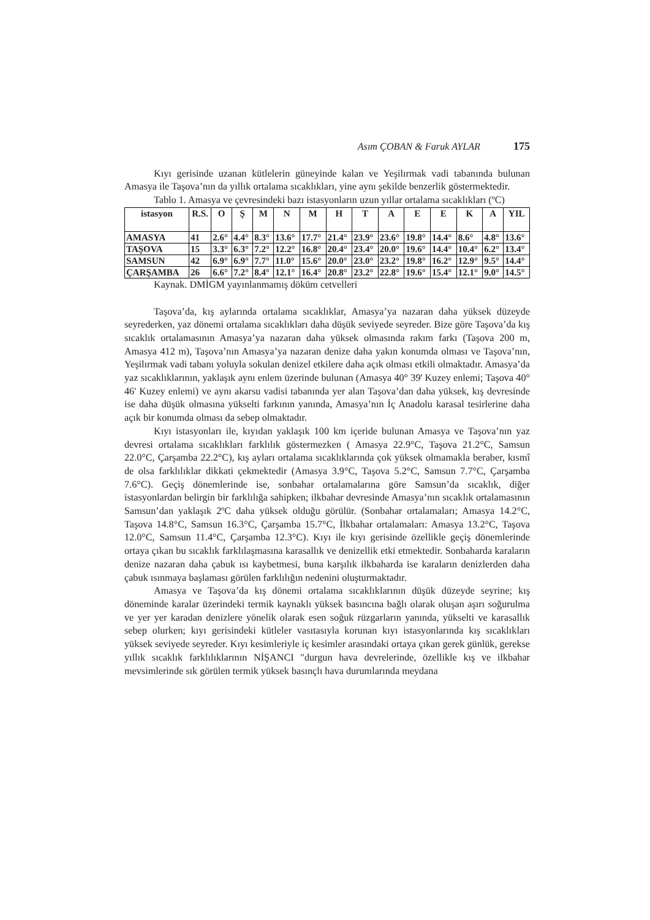Asım ÇOBAN & Faruk AYLAR 175
Kıyı gerisinde uzanan kütlelerin güneyinde kalan ve Yeşilırmak vadi tabanında bulunan Amasya ile Taşova’nın da yıllık ortalama sıcaklıkları, yine aynı şekilde benzerlik göstermektedir.
Tablo 1. Amasya ve çevresindeki bazı istasyonların uzun yıllar ortalama sıcaklıkları (ºC)
| istasyon | R.S. | O | Ş | M | N | M | H | T | A | E | E | K | A | YIL |
| --- | --- | --- | --- | --- | --- | --- | --- | --- | --- | --- | --- | --- | --- | --- |
| AMASYA | 41 | 2.6° | 4.4° | 8.3° | 13.6° | 17.7° | 21.4° | 23.9° | 23.6° | 19.8° | 14.4° | 8.6° | 4.8° | 13.6° |
| TAŞOVA | 15 | 3.3° | 6.3° | 7.2° | 12.2° | 16.8° | 20.4° | 23.4° | 20.0° | 19.6° | 14.4° | 10.4° | 6.2° | 13.4° |
| SAMSUN | 42 | 6.9° | 6.9° | 7.7° | 11.0° | 15.6° | 20.0° | 23.0° | 23.2° | 19.8° | 16.2° | 12.9° | 9.5° | 14.4° |
| ÇARŞAMBA | 26 | 6.6° | 7.2° | 8.4° | 12.1° | 16.4° | 20.8° | 23.2° | 22.8° | 19.6° | 15.4° | 12.1° | 9.0° | 14.5° |
Kaynak. DMİGM yayınlanmamış döküm cetvelleri
Taşova’da, kış aylarında ortalama sıcaklıklar, Amasya’ya nazaran daha yüksek düzeyde seyrederken, yaz dönemi ortalama sıcaklıkları daha düşük seviyede seyreder. Bize göre Taşova’da kış sıcaklık ortalamasının Amasya’ya nazaran daha yüksek olmasında rakım farkı (Taşova 200 m, Amasya 412 m), Taşova’nın Amasya’ya nazaran denize daha yakın konumda olması ve Taşova’nın, Yeşilırmak vadi tabanı yoluyla sokulan denizel etkilere daha açık olması etkili olmaktadır. Amasya’da yaz sıcaklıklarının, yaklaşık aynı enlem üzerinde bulunan (Amasya 40° 39' Kuzey enlemi; Taşova 40° 46' Kuzey enlemi) ve aynı akarsu vadisi tabanında yer alan Taşova’dan daha yüksek, kış devresinde ise daha düşük olmasına yükselti farkının yanında, Amasya’nın İç Anadolu karasal tesirlerine daha açık bir konumda olması da sebep olmaktadır.
Kıyı istasyonları ile, kıyıdan yaklaşık 100 km içeride bulunan Amasya ve Taşova’nın yaz devresi ortalama sıcaklıkları farklılık göstermezken ( Amasya 22.9°C, Taşova 21.2°C, Samsun 22.0°C, Çarşamba 22.2°C), kış ayları ortalama sıcaklıklarında çok yüksek olmamakla beraber, kısmî de olsa farklılıklar dikkati çekmektedir (Amasya 3.9°C, Taşova 5.2°C, Samsun 7.7°C, Çarşamba 7.6°C). Geçiş dönemlerinde ise, sonbahar ortalamalarına göre Samsun’da sıcaklık, diğer istasyonlardan belirgin bir farklılığa sahipken; ilkbahar devresinde Amasya’nın sıcaklık ortalamasının Samsun’dan yaklaşık 2ºC daha yüksek olduğu görülür. (Sonbahar ortalamaları; Amasya 14.2°C, Taşova 14.8°C, Samsun 16.3°C, Çarşamba 15.7°C, İlkbahar ortalamaları: Amasya 13.2°C, Taşova 12.0°C, Samsun 11.4°C, Çarşamba 12.3°C). Kıyı ile kıyı gerisinde özellikle geçiş dönemlerinde ortaya çıkan bu sıcaklık farklılaşmasına karasallık ve denizellik etki etmektedir. Sonbaharda karaların denize nazaran daha çabuk ısı kaybetmesi, buna karşılık ilkbaharda ise karaların denizlerden daha çabuk ısınmaya başlaması görülen farklılığın nedenini oluşturmaktadır.
Amasya ve Taşova’da kış dönemi ortalama sıcaklıklarının düşük düzeyde seyrine; kış döneminde karalar üzerindeki termik kaynaklı yüksek basıncına bağlı olarak oluşan aşırı soğurulma ve yer yer karadan denizlere yönelik olarak esen soğuk rüzgarların yanında, yükselti ve karasallık sebep olurken; kıyı gerisindeki kütleler vasıtasıyla korunan kıyı istasyonlarında kış sıcaklıkları yüksek seviyede seyreder. Kıyı kesimleriyle iç kesimler arasındaki ortaya çıkan gerek günlük, gerekse yıllık sıcaklık farklılıklarının NİŞANCI "durgun hava devrelerinde, özellikle kış ve ilkbahar mevsimlerinde sık görülen termik yüksek basınçlı hava durumlarında meydana